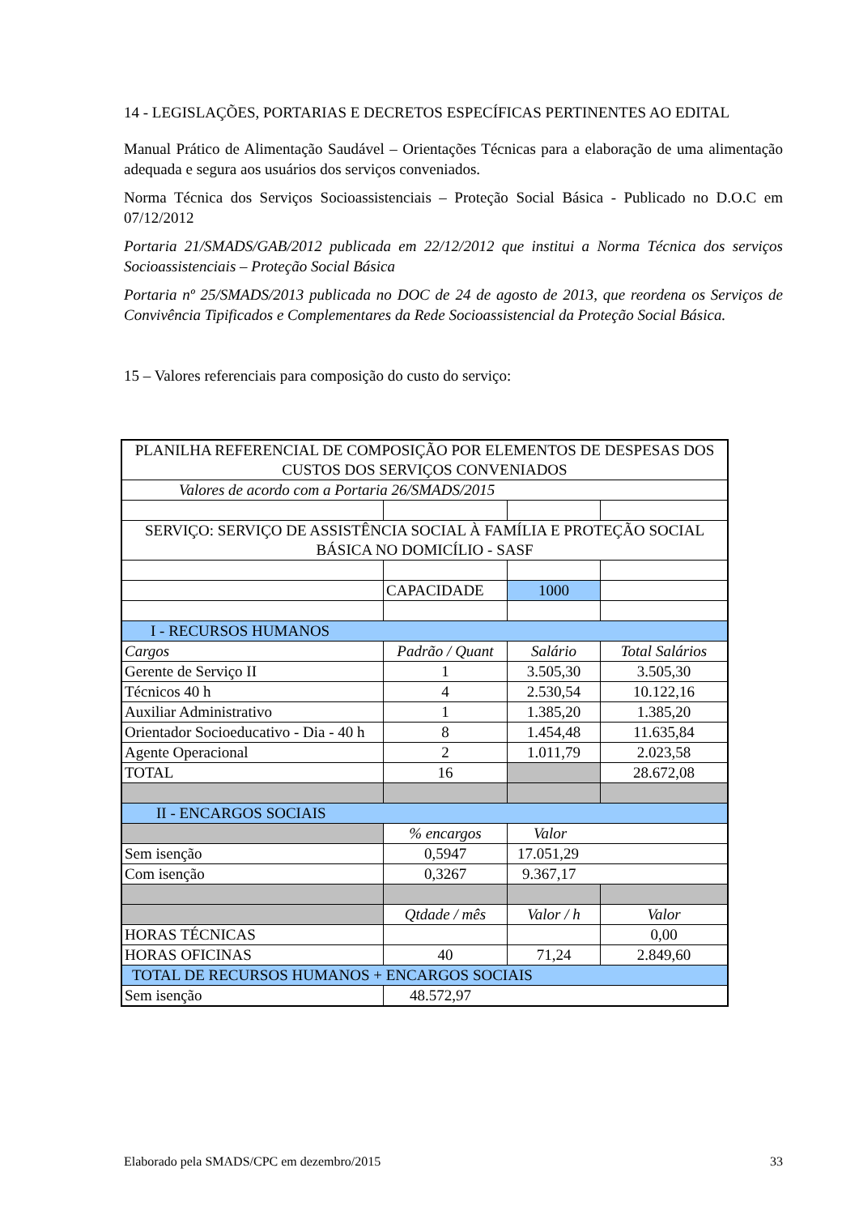14 - LEGISLAÇÕES, PORTARIAS E DECRETOS ESPECÍFICAS PERTINENTES AO EDITAL
Manual Prático de Alimentação Saudável – Orientações Técnicas para a elaboração de uma alimentação adequada e segura aos usuários dos serviços conveniados.
Norma Técnica dos Serviços Socioassistenciais – Proteção Social Básica - Publicado no D.O.C em 07/12/2012
Portaria 21/SMADS/GAB/2012 publicada em 22/12/2012 que institui a Norma Técnica dos serviços Socioassistenciais – Proteção Social Básica
Portaria nº 25/SMADS/2013 publicada no DOC de 24 de agosto de 2013, que reordena os Serviços de Convivência Tipificados e Complementares da Rede Socioassistencial da Proteção Social Básica.
15 – Valores referenciais para composição do custo do serviço:
| PLANILHA REFERENCIAL DE COMPOSIÇÃO POR ELEMENTOS DE DESPESAS DOS CUSTOS DOS SERVIÇOS CONVENIADOS | | | |
| Valores de acordo com a Portaria 26/SMADS/2015 | | | |
| SERVIÇO: SERVIÇO DE ASSISTÊNCIA SOCIAL À FAMÍLIA E PROTEÇÃO SOCIAL BÁSICA NO DOMICÍLIO - SASF | | | |
| | CAPACIDADE | 1000 | |
| I - RECURSOS HUMANOS | | | |
| Cargos | Padrão / Quant | Salário | Total Salários |
| Gerente de Serviço II | 1 | 3.505,30 | 3.505,30 |
| Técnicos 40 h | 4 | 2.530,54 | 10.122,16 |
| Auxiliar Administrativo | 1 | 1.385,20 | 1.385,20 |
| Orientador Socioeducativo - Dia - 40 h | 8 | 1.454,48 | 11.635,84 |
| Agente Operacional | 2 | 1.011,79 | 2.023,58 |
| TOTAL | 16 | | 28.672,08 |
| II - ENCARGOS SOCIAIS | | | |
| | % encargos | Valor | |
| Sem isenção | 0,5947 | 17.051,29 | |
| Com isenção | 0,3267 | 9.367,17 | |
| | Qtdade / mês | Valor / h | Valor |
| HORAS TÉCNICAS | | | 0,00 |
| HORAS OFICINAS | 40 | 71,24 | 2.849,60 |
| TOTAL DE RECURSOS HUMANOS + ENCARGOS SOCIAIS | | | |
| Sem isenção | 48.572,97 | | |
Elaborado pela SMADS/CPC em dezembro/2015 33